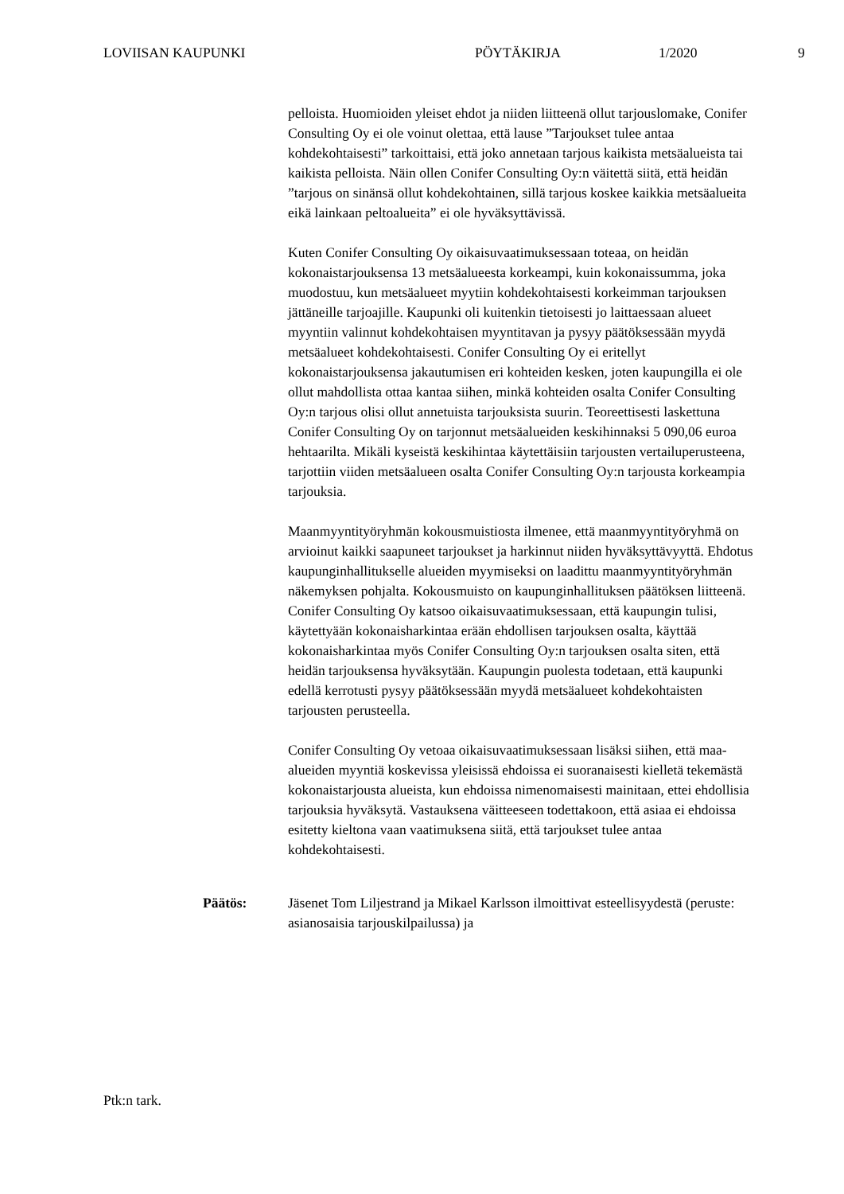LOVIISAN KAUPUNKI PÖYTÄKIRJA 1/2020 9
pelloista. Huomioiden yleiset ehdot ja niiden liitteenä ollut tarjouslomake, Conifer Consulting Oy ei ole voinut olettaa, että lause ”Tarjoukset tulee antaa kohdekohtaisesti” tarkoittaisi, että joko annetaan tarjous kaikista metsäalueista tai kaikista pelloista. Näin ollen Conifer Consulting Oy:n väitettä siitä, että heidän ”tarjous on sinänsä ollut kohdekohtainen, sillä tarjous koskee kaikkia metsäalueita eikä lainkaan peltoalueita” ei ole hyväksyttävissä.
Kuten Conifer Consulting Oy oikaisuvaatimuksessaan toteaa, on heidän kokonaistarjouksensa 13 metsäalueesta korkeampi, kuin kokonaissumma, joka muodostuu, kun metsäalueet myytiin kohdekohtaisesti korkeimman tarjouksen jättäneille tarjoajille. Kaupunki oli kuitenkin tietoisesti jo laittaessaan alueet myyntiin valinnut kohdekohtaisen myyntitavan ja pysyy päätöksessään myydä metsäalueet kohdekohtaisesti. Conifer Consulting Oy ei eritellyt kokonaistarjouksensa jakautumisen eri kohteiden kesken, joten kaupungilla ei ole ollut mahdollista ottaa kantaa siihen, minkä kohteiden osalta Conifer Consulting Oy:n tarjous olisi ollut annetuista tarjouksista suurin. Teoreettisesti laskettuna Conifer Consulting Oy on tarjonnut metsäalueiden keskihinnaksi 5 090,06 euroa hehtaarilta. Mikäli kyseistä keskihintaa käytettäisiin tarjousten vertailuperusteena, tarjottiin viiden metsäalueen osalta Conifer Consulting Oy:n tarjousta korkeampia tarjouksia.
Maanmyyntityöryhmän kokousmuistiosta ilmenee, että maanmyyntityöryhmä on arvioinut kaikki saapuneet tarjoukset ja harkinnut niiden hyväksyttävyyttä. Ehdotus kaupunginhallitukselle alueiden myymiseksi on laadittu maanmyyntityöryhmän näkemyksen pohjalta. Kokousmuisto on kaupunginhallituksen päätöksen liitteenä. Conifer Consulting Oy katsoo oikaisuvaatimuksessaan, että kaupungin tulisi, käytettyään kokonaisharkintaa erään ehdollisen tarjouksen osalta, käyttää kokonaisharkintaa myös Conifer Consulting Oy:n tarjouksen osalta siten, että heidän tarjouksensa hyväksytään. Kaupungin puolesta todetaan, että kaupunki edellä kerrotusti pysyy päätöksessään myydä metsäalueet kohdekohtaisten tarjousten perusteella.
Conifer Consulting Oy vetoaa oikaisuvaatimuksessaan lisäksi siihen, että maa-alueiden myyntiä koskevissa yleisissä ehdoissa ei suoranaisesti kielletä tekemästä kokonaistarjousta alueista, kun ehdoissa nimenomaisesti mainitaan, ettei ehdollisia tarjouksia hyväksytä. Vastauksena väitteeseen todettakoon, että asiaa ei ehdoissa esitetty kieltona vaan vaatimuksena siitä, että tarjoukset tulee antaa kohdekohtaisesti.
Päätös: Jäsenet Tom Liljestrand ja Mikael Karlsson ilmoittivat esteellisyydestä (peruste: asianosaisia tarjouskilpailussa) ja
Ptk:n tark.